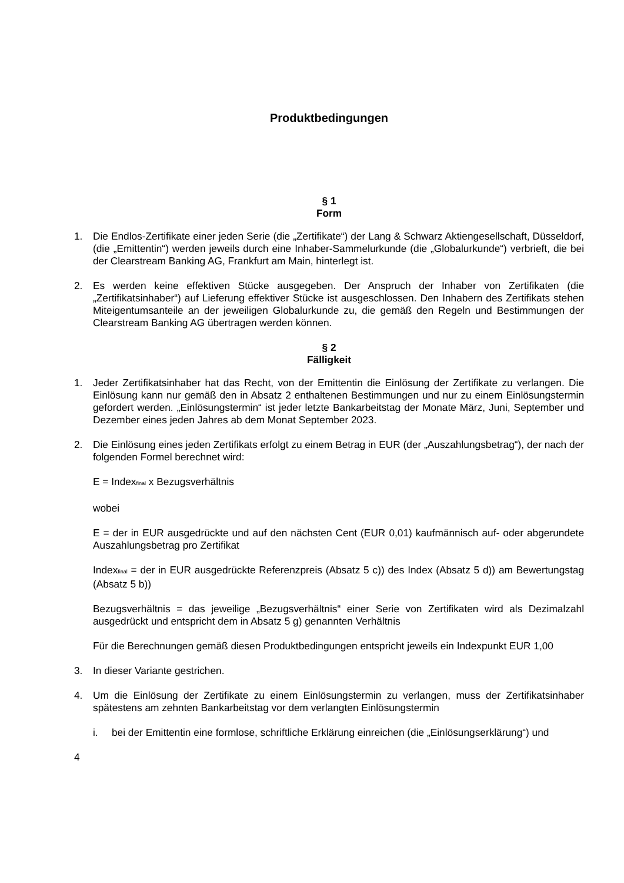Produktbedingungen
§ 1
Form
1. Die Endlos-Zertifikate einer jeden Serie (die „Zertifikate“) der Lang & Schwarz Aktiengesellschaft, Düsseldorf, (die „Emittentin“) werden jeweils durch eine Inhaber-Sammelurkunde (die „Globalurkunde“) verbrieft, die bei der Clearstream Banking AG, Frankfurt am Main, hinterlegt ist.
2. Es werden keine effektiven Stücke ausgegeben. Der Anspruch der Inhaber von Zertifikaten (die „Zertifikatsinhaber“) auf Lieferung effektiver Stücke ist ausgeschlossen. Den Inhabern des Zertifikats stehen Miteigentumsanteile an der jeweiligen Globalurkunde zu, die gemäß den Regeln und Bestimmungen der Clearstream Banking AG übertragen werden können.
§ 2
Fälligkeit
1. Jeder Zertifikatsinhaber hat das Recht, von der Emittentin die Einlösung der Zertifikate zu verlangen. Die Einlösung kann nur gemäß den in Absatz 2 enthaltenen Bestimmungen und nur zu einem Einlösungstermin gefordert werden. „Einlösungstermin“ ist jeder letzte Bankarbeitstag der Monate März, Juni, September und Dezember eines jeden Jahres ab dem Monat September 2023.
2. Die Einlösung eines jeden Zertifikats erfolgt zu einem Betrag in EUR (der „Auszahlungsbetrag“), der nach der folgenden Formel berechnet wird:
E = Index<sub>final</sub> x Bezugsverhältnis
wobei
E = der in EUR ausgedrückte und auf den nächsten Cent (EUR 0,01) kaufmännisch auf- oder abgerundete Auszahlungsbetrag pro Zertifikat
Index<sub>final</sub> = der in EUR ausgedrückte Referenzpreis (Absatz 5 c)) des Index (Absatz 5 d)) am Bewertungstag (Absatz 5 b))
Bezugsverhältnis = das jeweilige „Bezugsverhältnis“ einer Serie von Zertifikaten wird als Dezimalzahl ausgedrückt und entspricht dem in Absatz 5 g) genannten Verhältnis
Für die Berechnungen gemäß diesen Produktbedingungen entspricht jeweils ein Indexpunkt EUR 1,00
3. In dieser Variante gestrichen.
4. Um die Einlösung der Zertifikate zu einem Einlösungstermin zu verlangen, muss der Zertifikatsinhaber spätestens am zehnten Bankarbeitstag vor dem verlangten Einlösungstermin
i. bei der Emittentin eine formlose, schriftliche Erklärung einreichen (die „Einlösungserklärung“) und
4